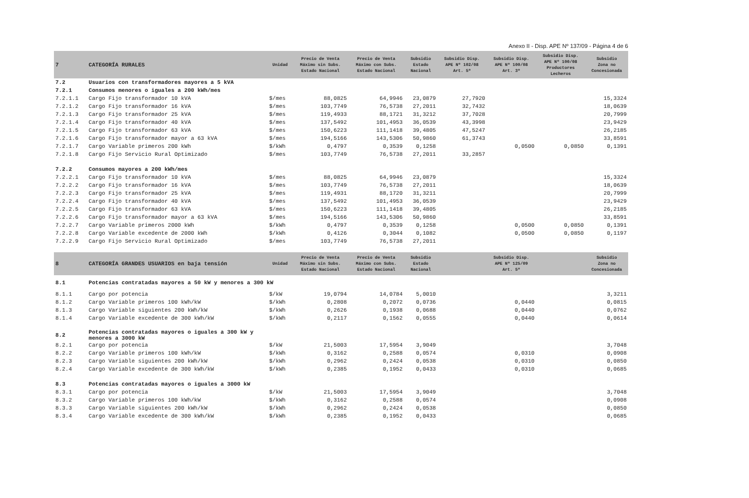Anexo II - Disp. APE Nº 137/09 - Página 4 de 6
| 7 | CATEGORÍA RURALES | Unidad | Precio de Venta Máximo sin Subs. Estado Nacional | Precio de Venta Máximo con Subs. Estado Nacional | Subsidio Estado Nacional | Subsidio Disp. APE Nº 102/08 Art. 5º | Subsidio Disp. APE Nº 100/08 Art. 3º | Subsidio Disp. APE Nº 100/08 Productores Lecheros | Subsidio Zona no Concesionada |
| --- | --- | --- | --- | --- | --- | --- | --- | --- | --- |
| 7.2 | Usuarios con transformadores mayores a 5 kVA | | | | | | | | |
| 7.2.1 | Consumos menores o iguales a 200 kWh/mes | | | | | | | | |
| 7.2.1.1 | Cargo Fijo transformador 10 kVA | $/mes | 88,0825 | 64,9946 | 23,0879 | 27,7920 | | | 15,3324 |
| 7.2.1.2 | Cargo Fijo transformador 16 kVA | $/mes | 103,7749 | 76,5738 | 27,2011 | 32,7432 | | | 18,0639 |
| 7.2.1.3 | Cargo Fijo transformador 25 kVA | $/mes | 119,4933 | 88,1721 | 31,3212 | 37,7028 | | | 20,7999 |
| 7.2.1.4 | Cargo Fijo transformador 40 kVA | $/mes | 137,5492 | 101,4953 | 36,0539 | 43,3998 | | | 23,9429 |
| 7.2.1.5 | Cargo Fijo transformador 63 kVA | $/mes | 150,6223 | 111,1418 | 39,4805 | 47,5247 | | | 26,2185 |
| 7.2.1.6 | Cargo Fijo transformador mayor a 63 kVA | $/mes | 194,5166 | 143,5306 | 50,9860 | 61,3743 | | | 33,8591 |
| 7.2.1.7 | Cargo Variable primeros 200 kWh | $/kWh | 0,4797 | 0,3539 | 0,1258 | | 0,0500 | 0,0850 | 0,1391 |
| 7.2.1.8 | Cargo Fijo Servicio Rural Optimizado | $/mes | 103,7749 | 76,5738 | 27,2011 | 33,2857 | | | |
| 7.2.2 | Consumos mayores a 200 kWh/mes | | | | | | | | |
| 7.2.2.1 | Cargo Fijo transformador 10 kVA | $/mes | 88,0825 | 64,9946 | 23,0879 | | | | 15,3324 |
| 7.2.2.2 | Cargo Fijo transformador 16 kVA | $/mes | 103,7749 | 76,5738 | 27,2011 | | | | 18,0639 |
| 7.2.2.3 | Cargo Fijo transformador 25 kVA | $/mes | 119,4931 | 88,1720 | 31,3211 | | | | 20,7999 |
| 7.2.2.4 | Cargo Fijo transformador 40 kVA | $/mes | 137,5492 | 101,4953 | 36,0539 | | | | 23,9429 |
| 7.2.2.5 | Cargo Fijo transformador 63 kVA | $/mes | 150,6223 | 111,1418 | 39,4805 | | | | 26,2185 |
| 7.2.2.6 | Cargo Fijo transformador mayor a 63 kVA | $/mes | 194,5166 | 143,5306 | 50,9860 | | | | 33,8591 |
| 7.2.2.7 | Cargo Variable primeros 2000 kWh | $/kWh | 0,4797 | 0,3539 | 0,1258 | | 0,0500 | 0,0850 | 0,1391 |
| 7.2.2.8 | Cargo Variable excedente de 2000 kWh | $/kWh | 0,4126 | 0,3044 | 0,1082 | | 0,0500 | 0,0850 | 0,1197 |
| 7.2.2.9 | Cargo Fijo Servicio Rural Optimizado | $/mes | 103,7749 | 76,5738 | 27,2011 | | | | |
| 8 | CATEGORÍA GRANDES USUARIOS en baja tensión | Unidad | Precio de Venta Máximo sin Subs. Estado Nacional | Precio de Venta Máximo con Subs. Estado Nacional | Subsidio Estado Nacional | | Subsidio Disp. APE Nº 125/09 Art. 5º | | Subsidio Zona no Concesionada |
| 8.1 | Potencias contratadas mayores a 50 kW y menores a 300 kW | | | | | | | | |
| 8.1.1 | Cargo por potencia | $/kW | 19,0794 | 14,0784 | 5,0010 | | | | 3,3211 |
| 8.1.2 | Cargo Variable primeros 100 kWh/kW | $/kWh | 0,2808 | 0,2072 | 0,0736 | | 0,0440 | | 0,0815 |
| 8.1.3 | Cargo Variable siguientes 200 kWh/kW | $/kWh | 0,2626 | 0,1938 | 0,0688 | | 0,0440 | | 0,0762 |
| 8.1.4 | Cargo Variable excedente de 300 kWh/kW | $/kWh | 0,2117 | 0,1562 | 0,0555 | | 0,0440 | | 0,0614 |
| 8.2 | Potencias contratadas mayores o iguales a 300 kW y menores a 3000 kW | | | | | | | | |
| 8.2.1 | Cargo por potencia | $/kW | 21,5003 | 17,5954 | 3,9049 | | | | 3,7048 |
| 8.2.2 | Cargo Variable primeros 100 kWh/kW | $/kWh | 0,3162 | 0,2588 | 0,0574 | | 0,0310 | | 0,0908 |
| 8.2.3 | Cargo Variable siguientes 200 kWh/kW | $/kWh | 0,2962 | 0,2424 | 0,0538 | | 0,0310 | | 0,0850 |
| 8.2.4 | Cargo Variable excedente de 300 kWh/kW | $/kWh | 0,2385 | 0,1952 | 0,0433 | | 0,0310 | | 0,0685 |
| 8.3 | Potencias contratadas mayores o iguales a 3000 kW | | | | | | | | |
| 8.3.1 | Cargo por potencia | $/kW | 21,5003 | 17,5954 | 3,9049 | | | | 3,7048 |
| 8.3.2 | Cargo Variable primeros 100 kWh/kW | $/kWh | 0,3162 | 0,2588 | 0,0574 | | | | 0,0908 |
| 8.3.3 | Cargo Variable siguientes 200 kWh/kW | $/kWh | 0,2962 | 0,2424 | 0,0538 | | | | 0,0850 |
| 8.3.4 | Cargo Variable excedente de 300 kWh/kW | $/kWh | 0,2385 | 0,1952 | 0,0433 | | | | 0,0685 |